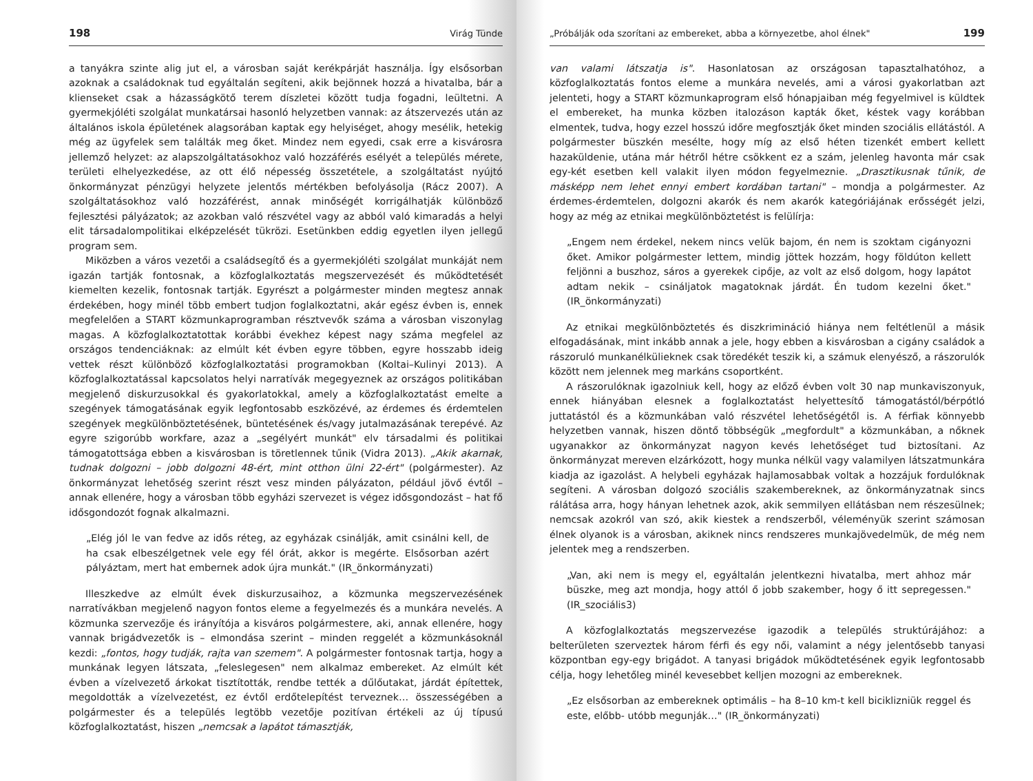198 Virág Tünde
a tanyákra szinte alig jut el, a városban saját kerékpárját használja. Így elsősorban azoknak a családoknak tud egyáltalán segíteni, akik bejönnek hozzá a hivatalba, bár a klienseket csak a házasságkötő terem díszletei között tudja fogadni, leültetni. A gyermekjóléti szolgálat munkatársai hasonló helyzetben vannak: az átszervezés után az általános iskola épületének alagsorában kaptak egy helyiséget, ahogy mesélik, hetekig még az ügyfelek sem találták meg őket. Mindez nem egyedi, csak erre a kisvárosra jellemző helyzet: az alapszolgáltatásokhoz való hozzáférés esélyét a település mérete, területi elhelyezkedése, az ott élő népesség összetétele, a szolgáltatást nyújtó önkormányzat pénzügyi helyzete jelentős mértékben befolyásolja (Rácz 2007). A szolgáltatásokhoz való hozzáférést, annak minőségét korrigálhatják különböző fejlesztési pályázatok; az azokban való részvétel vagy az abból való kimaradás a helyi elit társadalompolitikai elképzelését tükrözi. Esetünkben eddig egyetlen ilyen jellegű program sem.
Miközben a város vezetői a családsegítő és a gyermekjóléti szolgálat munkáját nem igazán tartják fontosnak, a közfoglalkoztatás megszervezését és működtetését kiemelten kezelik, fontosnak tartják. Egyrészt a polgármester minden megtesz annak érdekében, hogy minél több embert tudjon foglalkoztatni, akár egész évben is, ennek megfelelően a START közmunkaprogramban résztvevők száma a városban viszonylag magas. A közfoglalkoztatottak korábbi évekhez képest nagy száma megfelel az országos tendenciáknak: az elmúlt két évben egyre többen, egyre hosszabb ideig vettek részt különböző közfoglalkoztatási programokban (Koltai–Kulinyi 2013). A közfoglalkoztatással kapcsolatos helyi narratívák megegyeznek az országos politikában megjelenő diskurzusokkal és gyakorlatokkal, amely a közfoglalkoztatást emelte a szegények támogatásának egyik legfontosabb eszközévé, az érdemes és érdemtelen szegények megkülönböztetésének, büntetésének és/vagy jutalmazásának terepévé. Az egyre szigorúbb workfare, azaz a „segélyért munkát" elv társadalmi és politikai támogatottsága ebben a kisvárosban is töretlennek tűnik (Vidra 2013). „Akik akarnak, tudnak dolgozni – jobb dolgozni 48-ért, mint otthon ülni 22-ért" (polgármester). Az önkormányzat lehetőség szerint részt vesz minden pályázaton, például jövő évtől – annak ellenére, hogy a városban több egyházi szervezet is végez idősgondozást – hat fő idősgondozót fognak alkalmazni.
„Elég jól le van fedve az idős réteg, az egyházak csinálják, amit csinálni kell, de ha csak elbeszélgetnek vele egy fél órát, akkor is megérte. Elsősorban azért pályáztam, mert hat embernek adok újra munkát." (IR_önkormányzati)
Illeszkedve az elmúlt évek diskurzusaihoz, a közmunka megszervezésének narratívákban megjelenő nagyon fontos eleme a fegyelmezés és a munkára nevelés. A közmunka szervezője és irányítója a kisváros polgármestere, aki, annak ellenére, hogy vannak brigádvezetők is – elmondása szerint – minden reggelét a közmunkásoknál kezdi: „fontos, hogy tudják, rajta van szemem". A polgármester fontosnak tartja, hogy a munkának legyen látszata, „feleslegesen" nem alkalmaz embereket. Az elmúlt két évben a vízelvezető árkokat tisztították, rendbe tették a dűlőutakat, járdát építettek, megoldották a vízelvezetést, ez évtől erdőtelepítést terveznek… összességében a polgármester és a település legtöbb vezetője pozitívan értékeli az új típusú közfoglalkoztatást, hiszen „nemcsak a lapátot támasztják,
„Próbálják oda szorítani az embereket, abba a környezetbe, ahol élnek" 199
van valami látszatja is". Hasonlatosan az országosan tapasztalhatóhoz, a közfoglalkoztatás fontos eleme a munkára nevelés, ami a városi gyakorlatban azt jelenteti, hogy a START közmunkaprogram első hónapjaiban még fegyelmivel is küldtek el embereket, ha munka közben italozáson kapták őket, késtek vagy korábban elmentek, tudva, hogy ezzel hosszú időre megfosztják őket minden szociális ellátástól. A polgármester büszkén mesélte, hogy míg az első héten tizenkét embert kellett hazaküldenie, utána már hétről hétre csökkent ez a szám, jelenleg havonta már csak egy-két esetben kell valakit ilyen módon fegyelmeznie. „Drasztikusnak tűnik, de másképp nem lehet ennyi embert kordában tartani" – mondja a polgármester. Az érdemes-érdemtelen, dolgozni akarók és nem akarók kategóriájának erősségét jelzi, hogy az még az etnikai megkülönböztetést is felülírja:
„Engem nem érdekel, nekem nincs velük bajom, én nem is szoktam cigányozni őket. Amikor polgármester lettem, mindig jöttek hozzám, hogy földúton kellett feljönni a buszhoz, sáros a gyerekek cipője, az volt az első dolgom, hogy lapátot adtam nekik – csináljatok magatoknak járdát. Én tudom kezelni őket." (IR_önkormányzati)
Az etnikai megkülönböztetés és diszkrimináció hiánya nem feltétlenül a másik elfogadásának, mint inkább annak a jele, hogy ebben a kisvárosban a cigány családok a rászoruló munkanélkülieknek csak töredékét teszik ki, a számuk elenyésző, a rászorulók között nem jelennek meg markáns csoportként.
A rászorulóknak igazolniuk kell, hogy az előző évben volt 30 nap munkaviszonyuk, ennek hiányában elesnek a foglalkoztatást helyettesítő támogatástól/bérpótló juttatástól és a közmunkában való részvétel lehetőségétől is. A férfiak könnyebb helyzetben vannak, hiszen döntő többségük „megfordult" a közmunkában, a nőknek ugyanakkor az önkormányzat nagyon kevés lehetőséget tud biztosítani. Az önkormányzat mereven elzárkózott, hogy munka nélkül vagy valamilyen látszatmunkára kiadja az igazolást. A helybeli egyházak hajlamosabbak voltak a hozzájuk fordulóknak segíteni. A városban dolgozó szociális szakembereknek, az önkormányzatnak sincs rálátása arra, hogy hányan lehetnek azok, akik semmilyen ellátásban nem részesülnek; nemcsak azokról van szó, akik kiestek a rendszerből, véleményük szerint számosan élnek olyanok is a városban, akiknek nincs rendszeres munkajövedelmük, de még nem jelentek meg a rendszerben.
„Van, aki nem is megy el, egyáltalán jelentkezni hivatalba, mert ahhoz már büszke, meg azt mondja, hogy attól ő jobb szakember, hogy ő itt sepregessen." (IR_szociális3)
A közfoglalkoztatás megszervezése igazodik a település struktúrájához: a belterületen szerveztek három férfi és egy női, valamint a négy jelentősebb tanyasi központban egy-egy brigádot. A tanyasi brigádok működtetésének egyik legfontosabb célja, hogy lehetőleg minél kevesebbet kelljen mozogni az embereknek.
„Ez elsősorban az embereknek optimális – ha 8–10 km-t kell biciklizniük reggel és este, előbb- utóbb megunják…" (IR_önkormányzati)